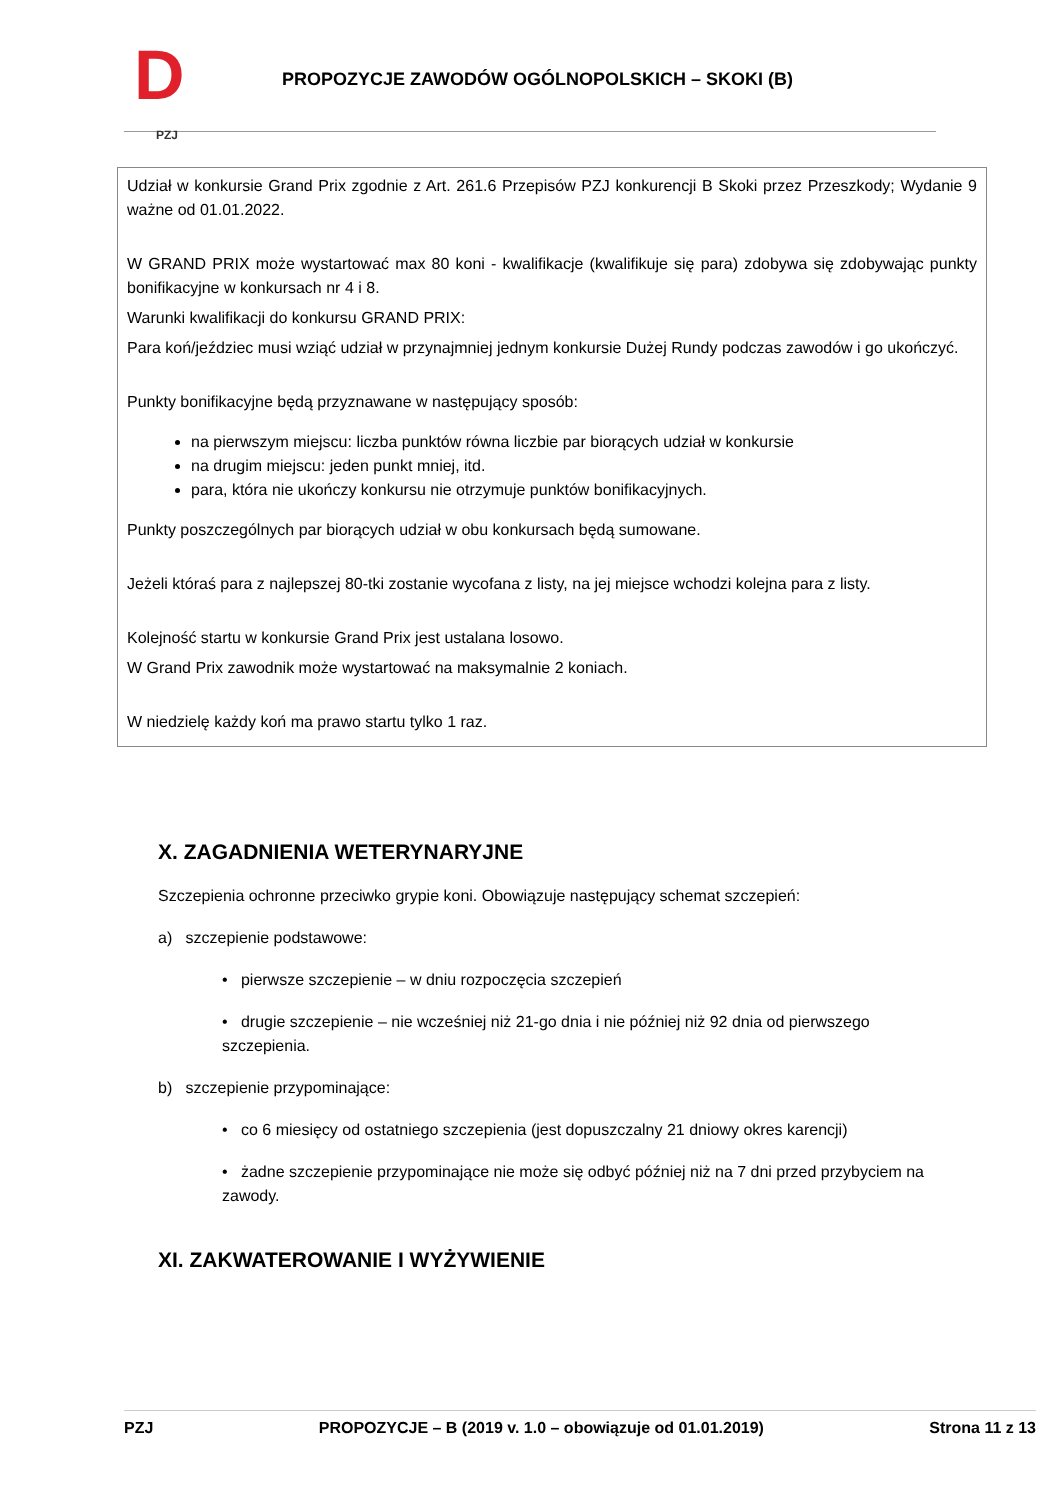D PZJ
PROPOZYCJE ZAWODÓW OGÓLNOPOLSKICH – SKOKI (B)
Udział w konkursie Grand Prix zgodnie z Art. 261.6 Przepisów PZJ konkurencji B Skoki przez Przeszkody; Wydanie 9 ważne od 01.01.2022.
W GRAND PRIX może wystartować max 80 koni - kwalifikacje (kwalifikuje się para) zdobywa się zdobywając punkty bonifikacyjne w konkursach nr 4 i 8.
Warunki kwalifikacji do konkursu GRAND PRIX:
Para koń/jeździec musi wziąć udział w przynajmniej jednym konkursie Dużej Rundy podczas zawodów i go ukończyć.
Punkty bonifikacyjne będą przyznawane w następujący sposób:
na pierwszym miejscu: liczba punktów równa liczbie par biorących udział w konkursie
na drugim miejscu: jeden punkt mniej, itd.
para, która nie ukończy konkursu nie otrzymuje punktów bonifikacyjnych.
Punkty poszczególnych par biorących udział w obu konkursach będą sumowane.
Jeżeli któraś para z najlepszej 80-tki zostanie wycofana z listy, na jej miejsce wchodzi kolejna para z listy.
Kolejność startu w konkursie Grand Prix jest ustalana losowo.
W Grand Prix zawodnik może wystartować na maksymalnie 2 koniach.
W niedzielę każdy koń ma prawo startu tylko 1 raz.
X. ZAGADNIENIA WETERYNARYJNE
Szczepienia ochronne przeciwko grypie koni. Obowiązuje następujący schemat szczepień:
a) szczepienie podstawowe:
• pierwsze szczepienie – w dniu rozpoczęcia szczepień
• drugie szczepienie – nie wcześniej niż 21-go dnia i nie później niż 92 dnia od pierwszego szczepienia.
b) szczepienie przypominające:
• co 6 miesięcy od ostatniego szczepienia (jest dopuszczalny 21 dniowy okres karencji)
• żadne szczepienie przypominające nie może się odbyć później niż na 7 dni przed przybyciem na zawody.
XI. ZAKWATEROWANIE I WYŻYWIENIE
PZJ PROPOZYCJE – B (2019 v. 1.0 – obowiązuje od 01.01.2019) Strona 11 z 13